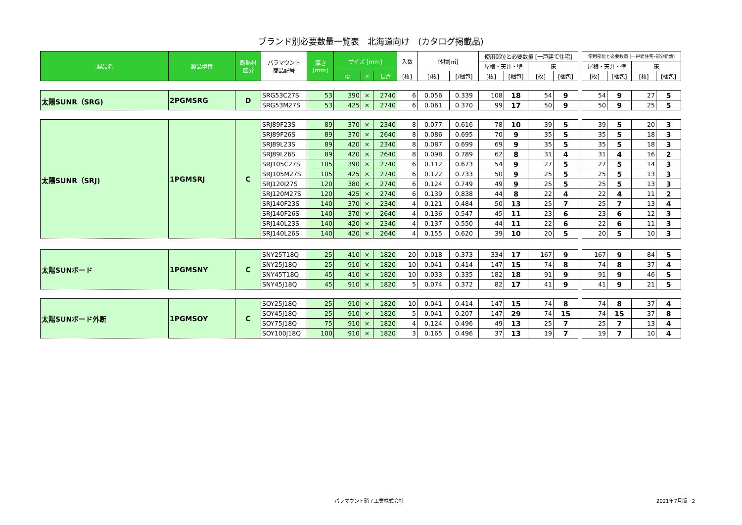ブランド別必要数量一覧表　北海道向け　(カタログ掲載品)
| 製品名 | 製品型番 | 断熱材 区分 | パラマウント 商品記号 | 厚さ [mm] | サイズ [mm] | | | 入数 | 体積[㎥] | | 使用部位と必要数量 [一戸建て住宅] | | | | | 使用部位と必要数量 [一戸建住宅-部分断熱] | | | |
| --- | --- | --- | --- | --- | --- | --- | --- | --- | --- | --- | --- | --- | --- | --- | --- | --- | --- | --- | --- |
| | | | | | | | | | | | 屋根・天井・壁 | | 床 | | | 屋根・天井・壁 | | 床 | |
| | | | | | 幅 | × | 長さ | [枚] | [/枚] | [/梱包] | [枚] | [梱包] | [枚] | [梱包] | | [枚] | [梱包] | [枚] | [梱包] |
| 太陽SUNR（SRG) | 2PGMSRG | D | SRG53C27S | 53 | 390 | × | 2740 | 6 | 0.056 | 0.339 | 108 | 18 | 54 | 9 | | 54 | 9 | 27 | 5 |
| | | | SRG53M27S | 53 | 425 | × | 2740 | 6 | 0.061 | 0.370 | 99 | 17 | 50 | 9 | | 50 | 9 | 25 | 5 |
| 太陽SUNR（SRJ) | 1PGMSRJ | C | SRJ89F23S | 89 | 370 | × | 2340 | 8 | 0.077 | 0.616 | 78 | 10 | 39 | 5 | | 39 | 5 | 20 | 3 |
| | | | SRJ89F26S | 89 | 370 | × | 2640 | 8 | 0.086 | 0.695 | 70 | 9 | 35 | 5 | | 35 | 5 | 18 | 3 |
| | | | SRJ89L23S | 89 | 420 | × | 2340 | 8 | 0.087 | 0.699 | 69 | 9 | 35 | 5 | | 35 | 5 | 18 | 3 |
| | | | SRJ89L26S | 89 | 420 | × | 2640 | 8 | 0.098 | 0.789 | 62 | 8 | 31 | 4 | | 31 | 4 | 16 | 2 |
| | | | SRJ105C27S | 105 | 390 | × | 2740 | 6 | 0.112 | 0.673 | 54 | 9 | 27 | 5 | | 27 | 5 | 14 | 3 |
| | | | SRJ105M27S | 105 | 425 | × | 2740 | 6 | 0.122 | 0.733 | 50 | 9 | 25 | 5 | | 25 | 5 | 13 | 3 |
| | | | SRJ120I27S | 120 | 380 | × | 2740 | 6 | 0.124 | 0.749 | 49 | 9 | 25 | 5 | | 25 | 5 | 13 | 3 |
| | | | SRJ120M27S | 120 | 425 | × | 2740 | 6 | 0.139 | 0.838 | 44 | 8 | 22 | 4 | | 22 | 4 | 11 | 2 |
| | | | SRJ140F23S | 140 | 370 | × | 2340 | 4 | 0.121 | 0.484 | 50 | 13 | 25 | 7 | | 25 | 7 | 13 | 4 |
| | | | SRJ140F26S | 140 | 370 | × | 2640 | 4 | 0.136 | 0.547 | 45 | 11 | 23 | 6 | | 23 | 6 | 12 | 3 |
| | | | SRJ140L23S | 140 | 420 | × | 2340 | 4 | 0.137 | 0.550 | 44 | 11 | 22 | 6 | | 22 | 6 | 11 | 3 |
| | | | SRJ140L26S | 140 | 420 | × | 2640 | 4 | 0.155 | 0.620 | 39 | 10 | 20 | 5 | | 20 | 5 | 10 | 3 |
| 太陽SUNボード | 1PGMSNY | C | SNY25T18Q | 25 | 410 | × | 1820 | 20 | 0.018 | 0.373 | 334 | 17 | 167 | 9 | | 167 | 9 | 84 | 5 |
| | | | SNY25J18Q | 25 | 910 | × | 1820 | 10 | 0.041 | 0.414 | 147 | 15 | 74 | 8 | | 74 | 8 | 37 | 4 |
| | | | SNY45T18Q | 45 | 410 | × | 1820 | 10 | 0.033 | 0.335 | 182 | 18 | 91 | 9 | | 91 | 9 | 46 | 5 |
| | | | SNY45J18Q | 45 | 910 | × | 1820 | 5 | 0.074 | 0.372 | 82 | 17 | 41 | 9 | | 41 | 9 | 21 | 5 |
| 太陽SUNボード外断 | 1PGMSOY | C | SOY25J18Q | 25 | 910 | × | 1820 | 10 | 0.041 | 0.414 | 147 | 15 | 74 | 8 | | 74 | 8 | 37 | 4 |
| | | | SOY45J18Q | 25 | 910 | × | 1820 | 5 | 0.041 | 0.207 | 147 | 29 | 74 | 15 | | 74 | 15 | 37 | 8 |
| | | | SOY75J18Q | 75 | 910 | × | 1820 | 4 | 0.124 | 0.496 | 49 | 13 | 25 | 7 | | 25 | 7 | 13 | 4 |
| | | | SOY100J18Q | 100 | 910 | × | 1820 | 3 | 0.165 | 0.496 | 37 | 13 | 19 | 7 | | 19 | 7 | 10 | 4 |
パラマウント硝子工業株式会社 2021年7月版　2